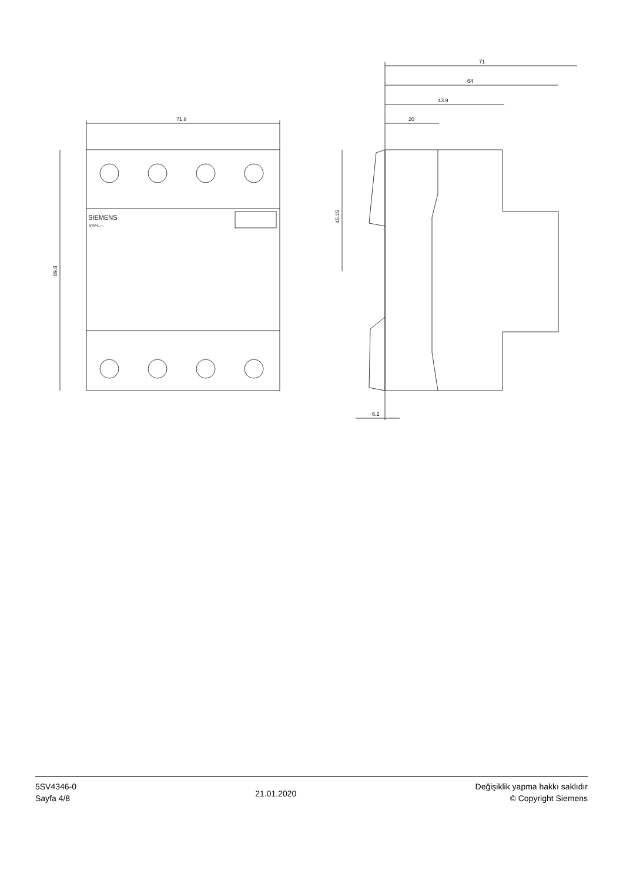71.8
89.8
SIEMENS
5SV4...–.
71
64
43.9
20
45.15
6.2
5SV4346-0
Sayfa 4/8
21.01.2020
Değişiklik yapma hakkı saklıdır
© Copyright Siemens